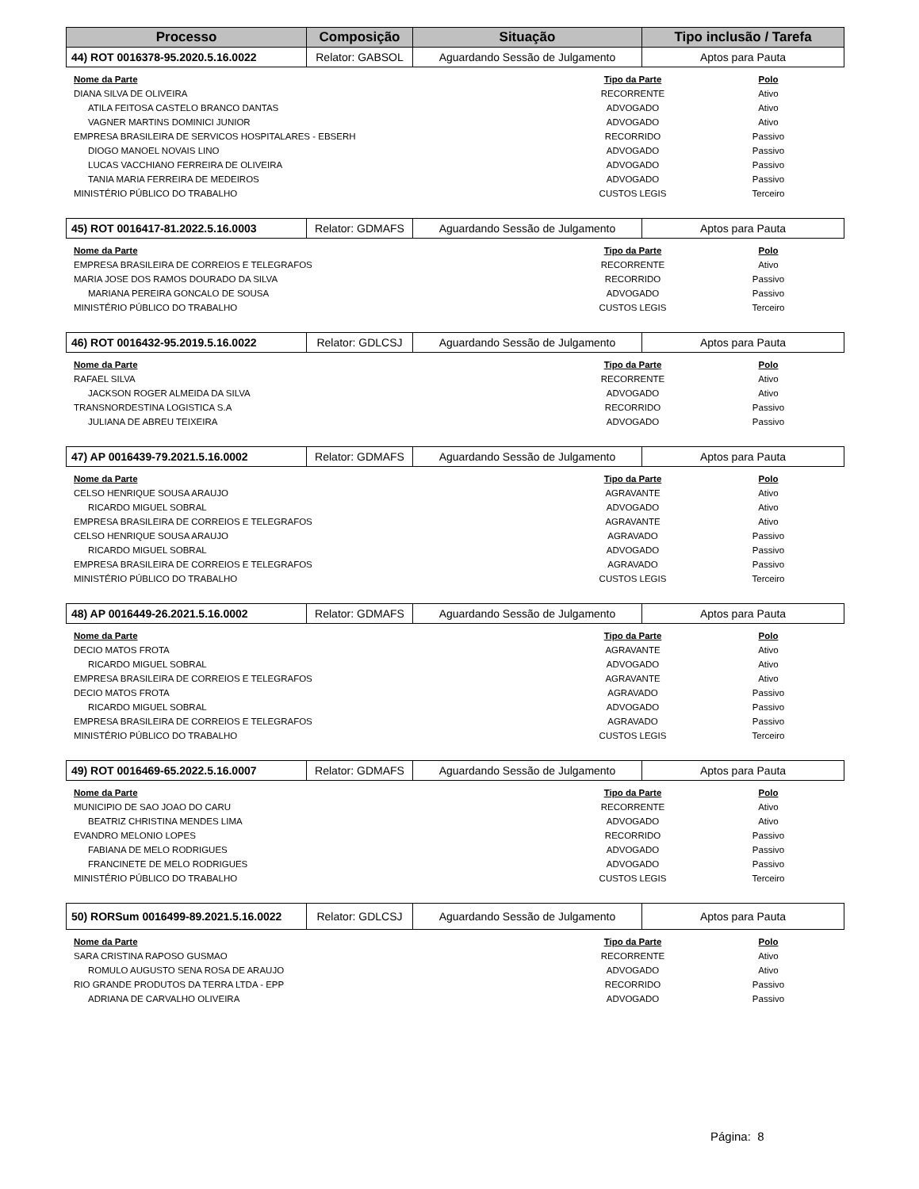| Processo | Composição | Situação | Tipo inclusão / Tarefa |
| --- | --- | --- | --- |
| 44) ROT 0016378-95.2020.5.16.0022 | Relator: GABSOL | Aguardando Sessão de Julgamento | Aptos para Pauta |
| Nome da Parte | Tipo da Parte | Polo |
| --- | --- | --- |
| DIANA SILVA DE OLIVEIRA | RECORRENTE | Ativo |
| ATILA FEITOSA CASTELO BRANCO DANTAS | ADVOGADO | Ativo |
| VAGNER MARTINS DOMINICI JUNIOR | ADVOGADO | Ativo |
| EMPRESA BRASILEIRA DE SERVICOS HOSPITALARES - EBSERH | RECORRIDO | Passivo |
| DIOGO MANOEL NOVAIS LINO | ADVOGADO | Passivo |
| LUCAS VACCHIANO FERREIRA DE OLIVEIRA | ADVOGADO | Passivo |
| TANIA MARIA FERREIRA DE MEDEIROS | ADVOGADO | Passivo |
| MINISTÉRIO PÚBLICO DO TRABALHO | CUSTOS LEGIS | Terceiro |
| 45) ROT 0016417-81.2022.5.16.0003 | Relator: GDMAFS | Aguardando Sessão de Julgamento | Aptos para Pauta |
| Nome da Parte | Tipo da Parte | Polo |
| --- | --- | --- |
| EMPRESA BRASILEIRA DE CORREIOS E TELEGRAFOS | RECORRENTE | Ativo |
| MARIA JOSE DOS RAMOS DOURADO DA SILVA | RECORRIDO | Passivo |
| MARIANA PEREIRA GONCALO DE SOUSA | ADVOGADO | Passivo |
| MINISTÉRIO PÚBLICO DO TRABALHO | CUSTOS LEGIS | Terceiro |
| 46) ROT 0016432-95.2019.5.16.0022 | Relator: GDLCSJ | Aguardando Sessão de Julgamento | Aptos para Pauta |
| Nome da Parte | Tipo da Parte | Polo |
| --- | --- | --- |
| RAFAEL SILVA | RECORRENTE | Ativo |
| JACKSON ROGER ALMEIDA DA SILVA | ADVOGADO | Ativo |
| TRANSNORDESTINA LOGISTICA S.A | RECORRIDO | Passivo |
| JULIANA DE ABREU TEIXEIRA | ADVOGADO | Passivo |
| 47) AP 0016439-79.2021.5.16.0002 | Relator: GDMAFS | Aguardando Sessão de Julgamento | Aptos para Pauta |
| Nome da Parte | Tipo da Parte | Polo |
| --- | --- | --- |
| CELSO HENRIQUE SOUSA ARAUJO | AGRAVANTE | Ativo |
| RICARDO MIGUEL SOBRAL | ADVOGADO | Ativo |
| EMPRESA BRASILEIRA DE CORREIOS E TELEGRAFOS | AGRAVANTE | Ativo |
| CELSO HENRIQUE SOUSA ARAUJO | AGRAVADO | Passivo |
| RICARDO MIGUEL SOBRAL | ADVOGADO | Passivo |
| EMPRESA BRASILEIRA DE CORREIOS E TELEGRAFOS | AGRAVADO | Passivo |
| MINISTÉRIO PÚBLICO DO TRABALHO | CUSTOS LEGIS | Terceiro |
| 48) AP 0016449-26.2021.5.16.0002 | Relator: GDMAFS | Aguardando Sessão de Julgamento | Aptos para Pauta |
| Nome da Parte | Tipo da Parte | Polo |
| --- | --- | --- |
| DECIO MATOS FROTA | AGRAVANTE | Ativo |
| RICARDO MIGUEL SOBRAL | ADVOGADO | Ativo |
| EMPRESA BRASILEIRA DE CORREIOS E TELEGRAFOS | AGRAVANTE | Ativo |
| DECIO MATOS FROTA | AGRAVADO | Passivo |
| RICARDO MIGUEL SOBRAL | ADVOGADO | Passivo |
| EMPRESA BRASILEIRA DE CORREIOS E TELEGRAFOS | AGRAVADO | Passivo |
| MINISTÉRIO PÚBLICO DO TRABALHO | CUSTOS LEGIS | Terceiro |
| 49) ROT 0016469-65.2022.5.16.0007 | Relator: GDMAFS | Aguardando Sessão de Julgamento | Aptos para Pauta |
| Nome da Parte | Tipo da Parte | Polo |
| --- | --- | --- |
| MUNICIPIO DE SAO JOAO DO CARU | RECORRENTE | Ativo |
| BEATRIZ CHRISTINA MENDES LIMA | ADVOGADO | Ativo |
| EVANDRO MELONIO LOPES | RECORRIDO | Passivo |
| FABIANA DE MELO RODRIGUES | ADVOGADO | Passivo |
| FRANCINETE DE MELO RODRIGUES | ADVOGADO | Passivo |
| MINISTÉRIO PÚBLICO DO TRABALHO | CUSTOS LEGIS | Terceiro |
| 50) RORSum 0016499-89.2021.5.16.0022 | Relator: GDLCSJ | Aguardando Sessão de Julgamento | Aptos para Pauta |
| Nome da Parte | Tipo da Parte | Polo |
| --- | --- | --- |
| SARA CRISTINA RAPOSO GUSMAO | RECORRENTE | Ativo |
| ROMULO AUGUSTO SENA ROSA DE ARAUJO | ADVOGADO | Ativo |
| RIO GRANDE PRODUTOS DA TERRA LTDA - EPP | RECORRIDO | Passivo |
| ADRIANA DE CARVALHO OLIVEIRA | ADVOGADO | Passivo |
Página: 8